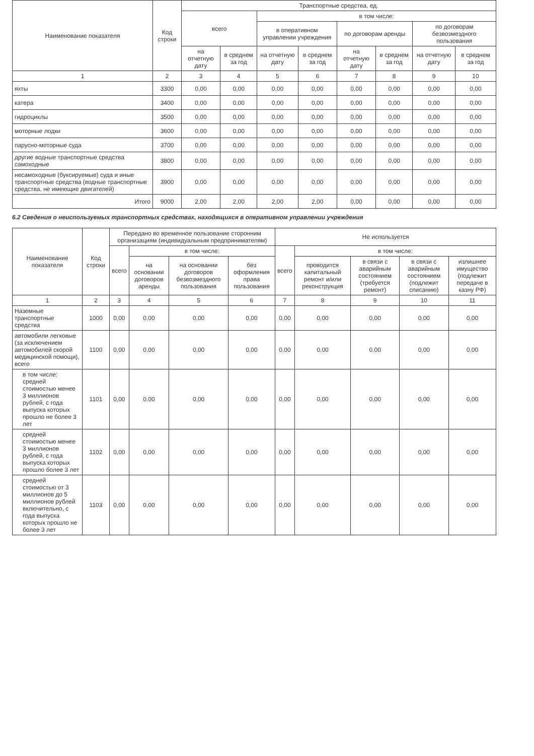| Наименование показателя | Код строки | Транспортные средства, ед. | | | | | | | |
| --- | --- | --- | --- | --- | --- | --- | --- | --- | --- |
| | | всего | | в том числе: | | | | | |
| | | | | в оперативном управлении учреждения | | по договорам аренды | | по договорам безвозмездного пользования | |
| | | на отчетную дату | в среднем за год | на отчетную дату | в среднем за год | на отчетную дату | в среднем за год | на отчетную дату | в среднем за год |
| 1 | 2 | 3 | 4 | 5 | 6 | 7 | 8 | 9 | 10 |
| яхты | 3300 | 0,00 | 0,00 | 0,00 | 0,00 | 0,00 | 0,00 | 0,00 | 0,00 |
| катера | 3400 | 0,00 | 0,00 | 0,00 | 0,00 | 0,00 | 0,00 | 0,00 | 0,00 |
| гидроциклы | 3500 | 0,00 | 0,00 | 0,00 | 0,00 | 0,00 | 0,00 | 0,00 | 0,00 |
| моторные лодки | 3600 | 0,00 | 0,00 | 0,00 | 0,00 | 0,00 | 0,00 | 0,00 | 0,00 |
| парусно-моторные суда | 3700 | 0,00 | 0,00 | 0,00 | 0,00 | 0,00 | 0,00 | 0,00 | 0,00 |
| другие водные транспортные средства самоходные | 3800 | 0,00 | 0,00 | 0,00 | 0,00 | 0,00 | 0,00 | 0,00 | 0,00 |
| несамоходные (буксируемые) суда и иные транспортные средства (водные транспортные средства, не имеющие двигателей) | 3900 | 0,00 | 0,00 | 0,00 | 0,00 | 0,00 | 0,00 | 0,00 | 0,00 |
| Итого | 9000 | 2,00 | 2,00 | 2,00 | 2,00 | 0,00 | 0,00 | 0,00 | 0,00 |
6.2 Сведения о неиспользуемых транспортных средствах, находящихся в оперативном управлении учреждения
| Наименование показателя | Код строки | Передано во временное пользование сторонним организациям (индивидуальным предпринимателям) | | | | Не используется | | | | |
| --- | --- | --- | --- | --- | --- | --- | --- | --- | --- | --- |
| | | всего | в том числе: | | | всего | в том числе: | | | |
| | | | на основании договоров аренды | на основании договоров безвозмездного пользования | без оформления права пользования | | проводится капитальный ремонт и/или реконструкция | в связи с аварийным состоянием (требуется ремонт) | в связи с аварийным состоянием (подлежит списанию) | излишнее имущество (подлежит передаче в казну РФ) |
| 1 | 2 | 3 | 4 | 5 | 6 | 7 | 8 | 9 | 10 | 11 |
| Наземные транспортные средства | 1000 | 0,00 | 0,00 | 0,00 | 0,00 | 0,00 | 0,00 | 0,00 | 0,00 | 0,00 |
| автомобили легковые (за исключением автомобилей скорой медицинской помощи), всего | 1100 | 0,00 | 0,00 | 0,00 | 0,00 | 0,00 | 0,00 | 0,00 | 0,00 | 0,00 |
| в том числе: средней стоимостью менее 3 миллионов рублей, с года выпуска которых прошло не более 3 лет | 1101 | 0,00 | 0,00 | 0,00 | 0,00 | 0,00 | 0,00 | 0,00 | 0,00 | 0,00 |
| средней стоимостью менее 3 миллионов рублей, с года выпуска которых прошло более 3 лет | 1102 | 0,00 | 0,00 | 0,00 | 0,00 | 0,00 | 0,00 | 0,00 | 0,00 | 0,00 |
| средней стоимостью от 3 миллионов до 5 миллионов рублей включительно, с года выпуска которых прошло не более 3 лет | 1103 | 0,00 | 0,00 | 0,00 | 0,00 | 0,00 | 0,00 | 0,00 | 0,00 | 0,00 |